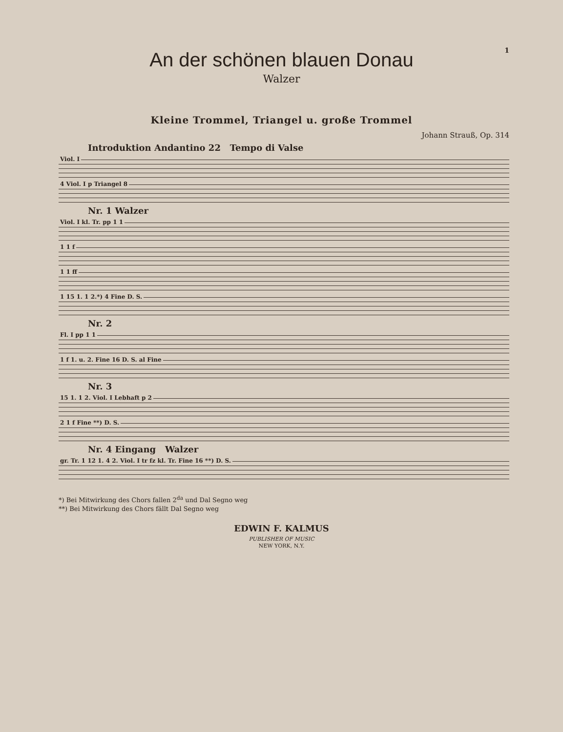1
An der schönen blauen Donau
Walzer
Kleine Trommel, Triangel u. große Trommel
Johann Strauß, Op. 314
Introduktion Andantino 22 Tempo di Valse
Viol. I
4 Viol. I p Triangel 8
Nr. 1 Walzer
Viol. I kl. Tr. pp 1 1
1 1 f
1 1 ff
1 15 1. 1 2.*) 4 Fine D. S.
Nr. 2
Fl. I pp 1 1
1 f 1. u. 2. Fine 16 D. S. al Fine
Nr. 3
15 1. 1 2. Viol. I Lebhaft p 2
2 1 f Fine **) D. S.
Nr. 4 Eingang Walzer
gr. Tr. 1 12 1. 4 2. Viol. I tr fz kl. Tr. Fine 16 **) D. S.
*) Bei Mitwirkung des Chors fallen 2<sup>da</sup> und Dal Segno weg
**) Bei Mitwirkung des Chors fällt Dal Segno weg
EDWIN F. KALMUS
PUBLISHER OF MUSIC
NEW YORK, N.Y.